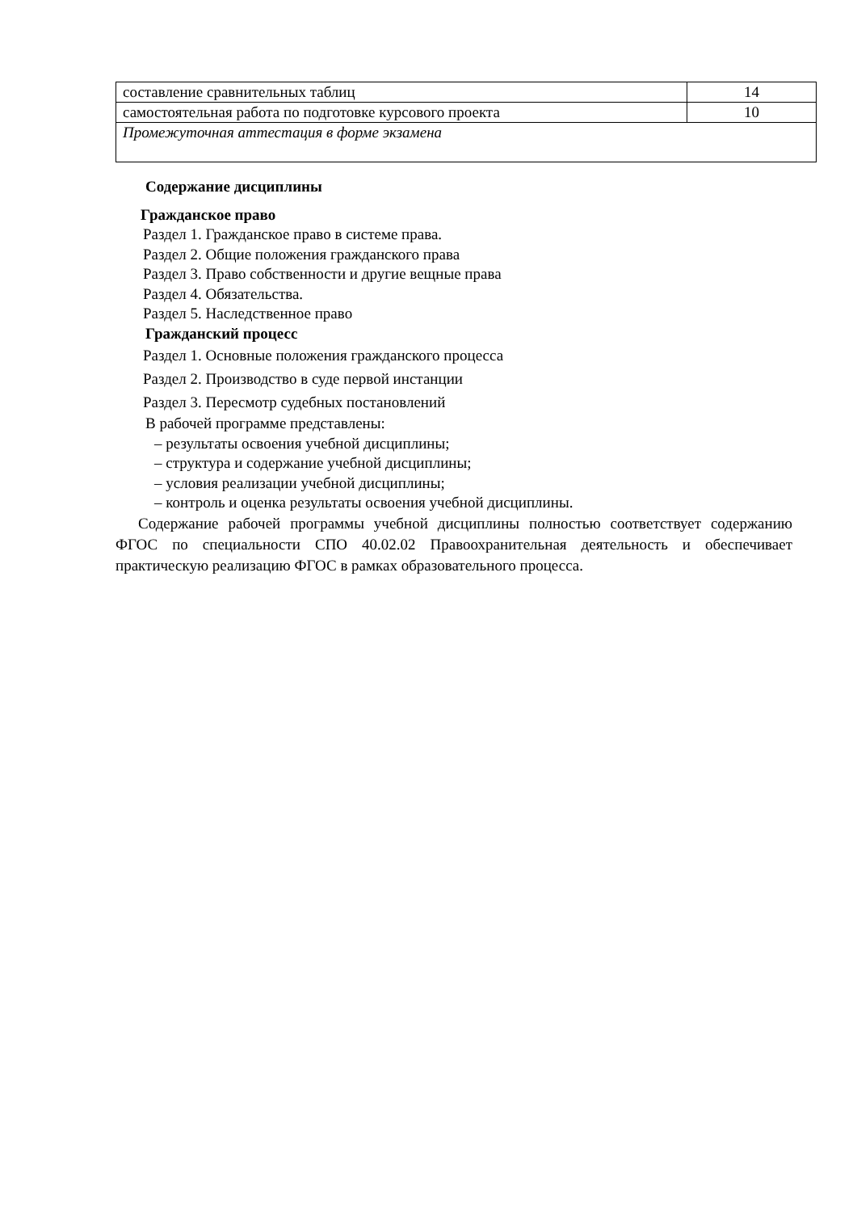| составление сравнительных таблиц | 14 |
| самостоятельная работа по подготовке курсового проекта | 10 |
| Промежуточная аттестация в форме экзамена | |
Содержание дисциплины
Гражданское право
Раздел 1. Гражданское право в системе права.
Раздел 2. Общие положения гражданского права
Раздел 3. Право собственности и другие вещные права
Раздел 4. Обязательства.
Раздел 5. Наследственное право
Гражданский процесс
Раздел 1. Основные положения гражданского процесса
Раздел 2. Производство в суде первой инстанции
Раздел 3. Пересмотр судебных постановлений
В рабочей программе представлены:
– результаты освоения учебной дисциплины;
– структура и содержание учебной дисциплины;
– условия реализации учебной дисциплины;
– контроль и оценка результаты освоения учебной дисциплины.
Содержание рабочей программы учебной дисциплины полностью соответствует содержанию ФГОС по специальности СПО 40.02.02 Правоохранительная деятельность и обеспечивает практическую реализацию ФГОС в рамках образовательного процесса.